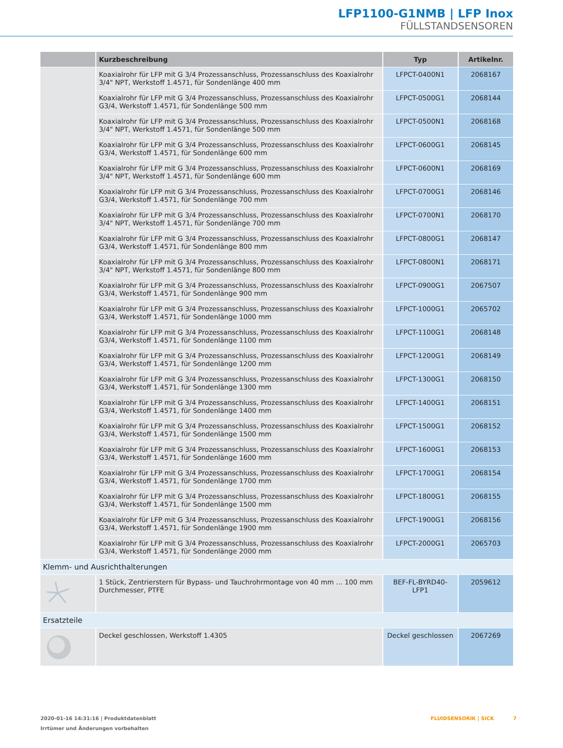LFP1100-G1NMB | LFP Inox
FÜLLSTANDSENSOREN
| | Kurzbeschreibung | Typ | Artikelnr. |
| --- | --- | --- | --- |
| | Koaxialrohr für LFP mit G 3/4 Prozessanschluss, Prozessanschluss des Koaxialrohr 3/4" NPT, Werkstoff 1.4571, für Sondenlänge 400 mm | LFPCT-0400N1 | 2068167 |
| | Koaxialrohr für LFP mit G 3/4 Prozessanschluss, Prozessanschluss des Koaxialrohr G3/4, Werkstoff 1.4571, für Sondenlänge 500 mm | LFPCT-0500G1 | 2068144 |
| | Koaxialrohr für LFP mit G 3/4 Prozessanschluss, Prozessanschluss des Koaxialrohr 3/4" NPT, Werkstoff 1.4571, für Sondenlänge 500 mm | LFPCT-0500N1 | 2068168 |
| | Koaxialrohr für LFP mit G 3/4 Prozessanschluss, Prozessanschluss des Koaxialrohr G3/4, Werkstoff 1.4571, für Sondenlänge 600 mm | LFPCT-0600G1 | 2068145 |
| | Koaxialrohr für LFP mit G 3/4 Prozessanschluss, Prozessanschluss des Koaxialrohr 3/4" NPT, Werkstoff 1.4571, für Sondenlänge 600 mm | LFPCT-0600N1 | 2068169 |
| | Koaxialrohr für LFP mit G 3/4 Prozessanschluss, Prozessanschluss des Koaxialrohr G3/4, Werkstoff 1.4571, für Sondenlänge 700 mm | LFPCT-0700G1 | 2068146 |
| | Koaxialrohr für LFP mit G 3/4 Prozessanschluss, Prozessanschluss des Koaxialrohr 3/4" NPT, Werkstoff 1.4571, für Sondenlänge 700 mm | LFPCT-0700N1 | 2068170 |
| | Koaxialrohr für LFP mit G 3/4 Prozessanschluss, Prozessanschluss des Koaxialrohr G3/4, Werkstoff 1.4571, für Sondenlänge 800 mm | LFPCT-0800G1 | 2068147 |
| | Koaxialrohr für LFP mit G 3/4 Prozessanschluss, Prozessanschluss des Koaxialrohr 3/4" NPT, Werkstoff 1.4571, für Sondenlänge 800 mm | LFPCT-0800N1 | 2068171 |
| | Koaxialrohr für LFP mit G 3/4 Prozessanschluss, Prozessanschluss des Koaxialrohr G3/4, Werkstoff 1.4571, für Sondenlänge 900 mm | LFPCT-0900G1 | 2067507 |
| | Koaxialrohr für LFP mit G 3/4 Prozessanschluss, Prozessanschluss des Koaxialrohr G3/4, Werkstoff 1.4571, für Sondenlänge 1000 mm | LFPCT-1000G1 | 2065702 |
| | Koaxialrohr für LFP mit G 3/4 Prozessanschluss, Prozessanschluss des Koaxialrohr G3/4, Werkstoff 1.4571, für Sondenlänge 1100 mm | LFPCT-1100G1 | 2068148 |
| | Koaxialrohr für LFP mit G 3/4 Prozessanschluss, Prozessanschluss des Koaxialrohr G3/4, Werkstoff 1.4571, für Sondenlänge 1200 mm | LFPCT-1200G1 | 2068149 |
| | Koaxialrohr für LFP mit G 3/4 Prozessanschluss, Prozessanschluss des Koaxialrohr G3/4, Werkstoff 1.4571, für Sondenlänge 1300 mm | LFPCT-1300G1 | 2068150 |
| | Koaxialrohr für LFP mit G 3/4 Prozessanschluss, Prozessanschluss des Koaxialrohr G3/4, Werkstoff 1.4571, für Sondenlänge 1400 mm | LFPCT-1400G1 | 2068151 |
| | Koaxialrohr für LFP mit G 3/4 Prozessanschluss, Prozessanschluss des Koaxialrohr G3/4, Werkstoff 1.4571, für Sondenlänge 1500 mm | LFPCT-1500G1 | 2068152 |
| | Koaxialrohr für LFP mit G 3/4 Prozessanschluss, Prozessanschluss des Koaxialrohr G3/4, Werkstoff 1.4571, für Sondenlänge 1600 mm | LFPCT-1600G1 | 2068153 |
| | Koaxialrohr für LFP mit G 3/4 Prozessanschluss, Prozessanschluss des Koaxialrohr G3/4, Werkstoff 1.4571, für Sondenlänge 1700 mm | LFPCT-1700G1 | 2068154 |
| | Koaxialrohr für LFP mit G 3/4 Prozessanschluss, Prozessanschluss des Koaxialrohr G3/4, Werkstoff 1.4571, für Sondenlänge 1500 mm | LFPCT-1800G1 | 2068155 |
| | Koaxialrohr für LFP mit G 3/4 Prozessanschluss, Prozessanschluss des Koaxialrohr G3/4, Werkstoff 1.4571, für Sondenlänge 1900 mm | LFPCT-1900G1 | 2068156 |
| | Koaxialrohr für LFP mit G 3/4 Prozessanschluss, Prozessanschluss des Koaxialrohr G3/4, Werkstoff 1.4571, für Sondenlänge 2000 mm | LFPCT-2000G1 | 2065703 |
| Klemm- und Ausrichthalterungen | | | |
| | 1 Stück, Zentrierstern für Bypass- und Tauchrohrmontage von 40 mm ... 100 mm Durchmesser, PTFE | BEF-FL-BYRD40-LFP1 | 2059612 |
| Ersatzteile | | | |
| | Deckel geschlossen, Werkstoff 1.4305 | Deckel geschlossen | 2067269 |
2020-01-16 14:31:16 | Produktdatenblatt
Irrtümer und Änderungen vorbehalten
FLUIDSENSORIK | SICK 7